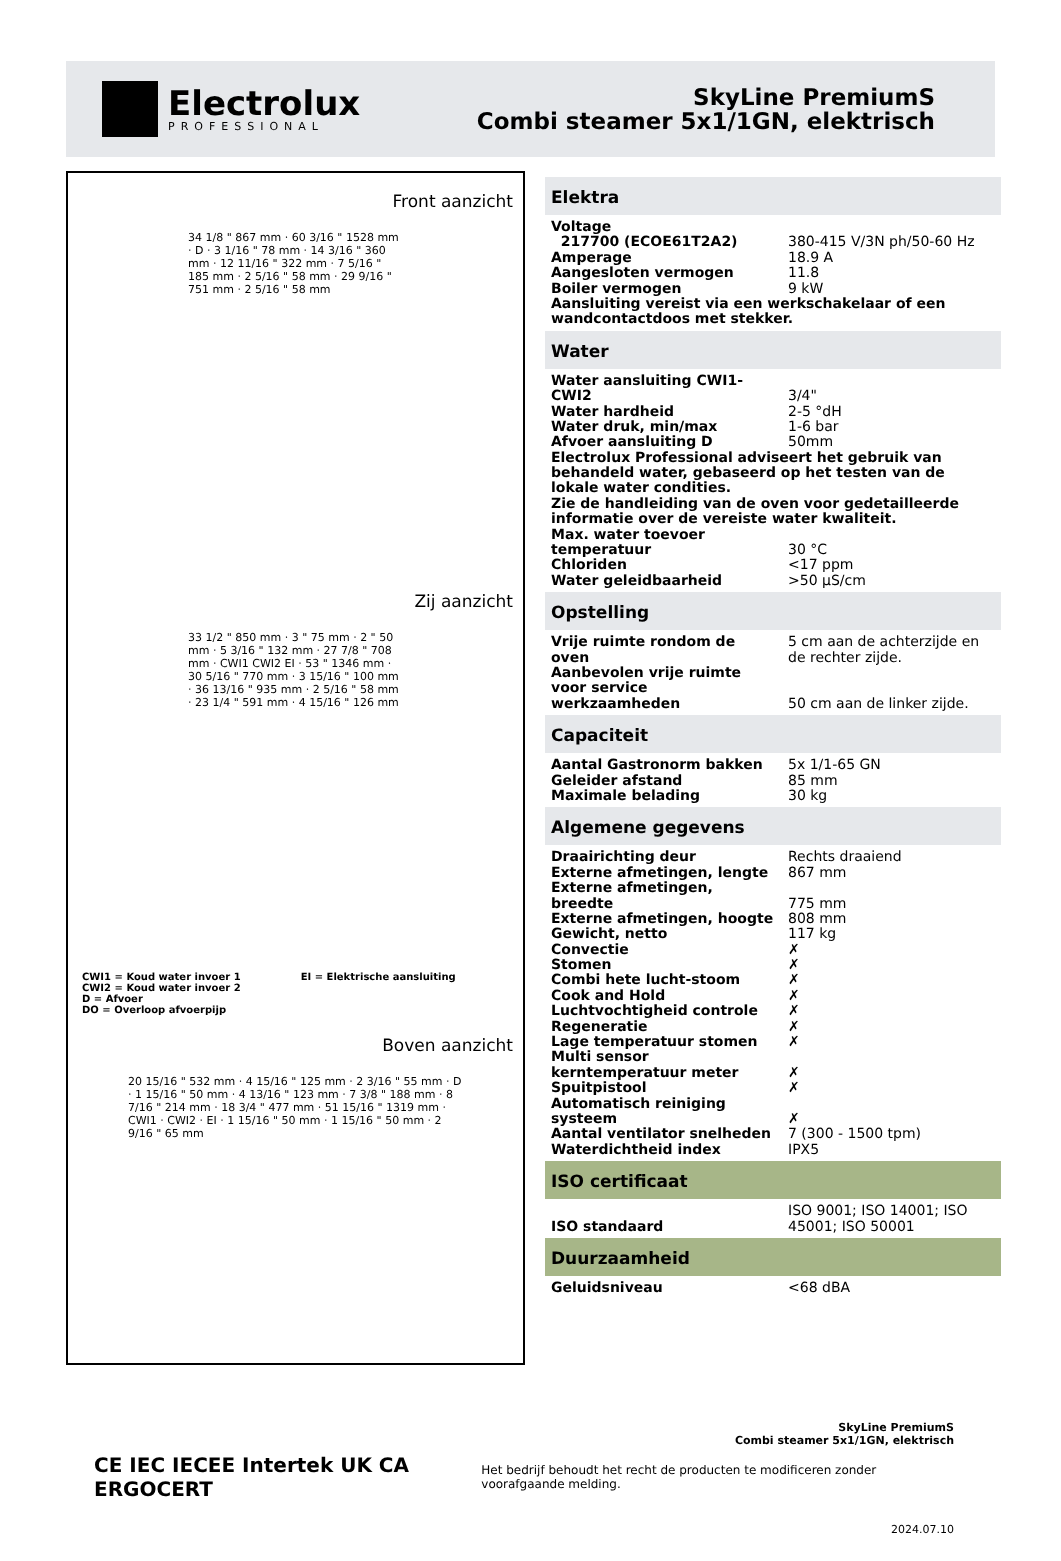Electrolux
PROFESSIONAL
SkyLine PremiumS
Combi steamer 5x1/1GN, elektrisch
Front aanzicht
34 1/8 " 867 mm · 60 3/16 " 1528 mm · D · 3 1/16 " 78 mm · 14 3/16 " 360 mm · 12 11/16 " 322 mm · 7 5/16 " 185 mm · 2 5/16 " 58 mm · 29 9/16 " 751 mm · 2 5/16 " 58 mm
Zij aanzicht
33 1/2 " 850 mm · 3 " 75 mm · 2 " 50 mm · 5 3/16 " 132 mm · 27 7/8 " 708 mm · CWI1 CWI2 EI · 53 " 1346 mm · 30 5/16 " 770 mm · 3 15/16 " 100 mm · 36 13/16 " 935 mm · 2 5/16 " 58 mm · 23 1/4 " 591 mm · 4 15/16 " 126 mm
CWI1 = Koud water invoer 1
CWI2 = Koud water invoer 2
D = Afvoer
DO = Overloop afvoerpijp
EI = Elektrische aansluiting
Boven aanzicht
20 15/16 " 532 mm · 4 15/16 " 125 mm · 2 3/16 " 55 mm · D · 1 15/16 " 50 mm · 4 13/16 " 123 mm · 7 3/8 " 188 mm · 8 7/16 " 214 mm · 18 3/4 " 477 mm · 51 15/16 " 1319 mm · CWI1 · CWI2 · EI · 1 15/16 " 50 mm · 1 15/16 " 50 mm · 2 9/16 " 65 mm
Elektra
| Voltage | |
| 217700 (ECOE61T2A2) | 380-415 V/3N ph/50-60 Hz |
| Amperage | 18.9 A |
| Aangesloten vermogen | 11.8 |
| Boiler vermogen | 9 kW |
| Aansluiting vereist via een werkschakelaar of een wandcontactdoos met stekker. | |
Water
| Water aansluiting CWI1-CWI2 | 3/4" |
| Water hardheid | 2-5 °dH |
| Water druk, min/max | 1-6 bar |
| Afvoer aansluiting D | 50mm |
| Electrolux Professional adviseert het gebruik van behandeld water, gebaseerd op het testen van de lokale water condities. | |
| Zie de handleiding van de oven voor gedetailleerde informatie over de vereiste water kwaliteit. | |
| Max. water toevoer temperatuur | 30 °C |
| Chloriden | <17 ppm |
| Water geleidbaarheid | >50 µS/cm |
Opstelling
| Vrije ruimte rondom de oven | 5 cm aan de achterzijde en de rechter zijde. |
| Aanbevolen vrije ruimte voor service werkzaamheden | 50 cm aan de linker zijde. |
Capaciteit
| Aantal Gastronorm bakken | 5x 1/1-65 GN |
| Geleider afstand | 85 mm |
| Maximale belading | 30 kg |
Algemene gegevens
| Draairichting deur | Rechts draaiend |
| Externe afmetingen, lengte | 867 mm |
| Externe afmetingen, breedte | 775 mm |
| Externe afmetingen, hoogte | 808 mm |
| Gewicht, netto | 117 kg |
| Convectie | ✗ |
| Stomen | ✗ |
| Combi hete lucht-stoom | ✗ |
| Cook and Hold | ✗ |
| Luchtvochtigheid controle | ✗ |
| Regeneratie | ✗ |
| Lage temperatuur stomen | ✗ |
| Multi sensor kerntemperatuur meter | ✗ |
| Spuitpistool | ✗ |
| Automatisch reiniging systeem | ✗ |
| Aantal ventilator snelheden | 7 (300 - 1500 tpm) |
| Waterdichtheid index | IPX5 |
ISO certificaat
| ISO standaard | ISO 9001; ISO 14001; ISO 45001; ISO 50001 |
Duurzaamheid
| Geluidsniveau | <68 dBA |
SkyLine PremiumS
Combi steamer 5x1/1GN, elektrisch
CE IEC IECEE Intertek UK CA ERGOCERT
Het bedrijf behoudt het recht de producten te modificeren zonder voorafgaande melding.
2024.07.10